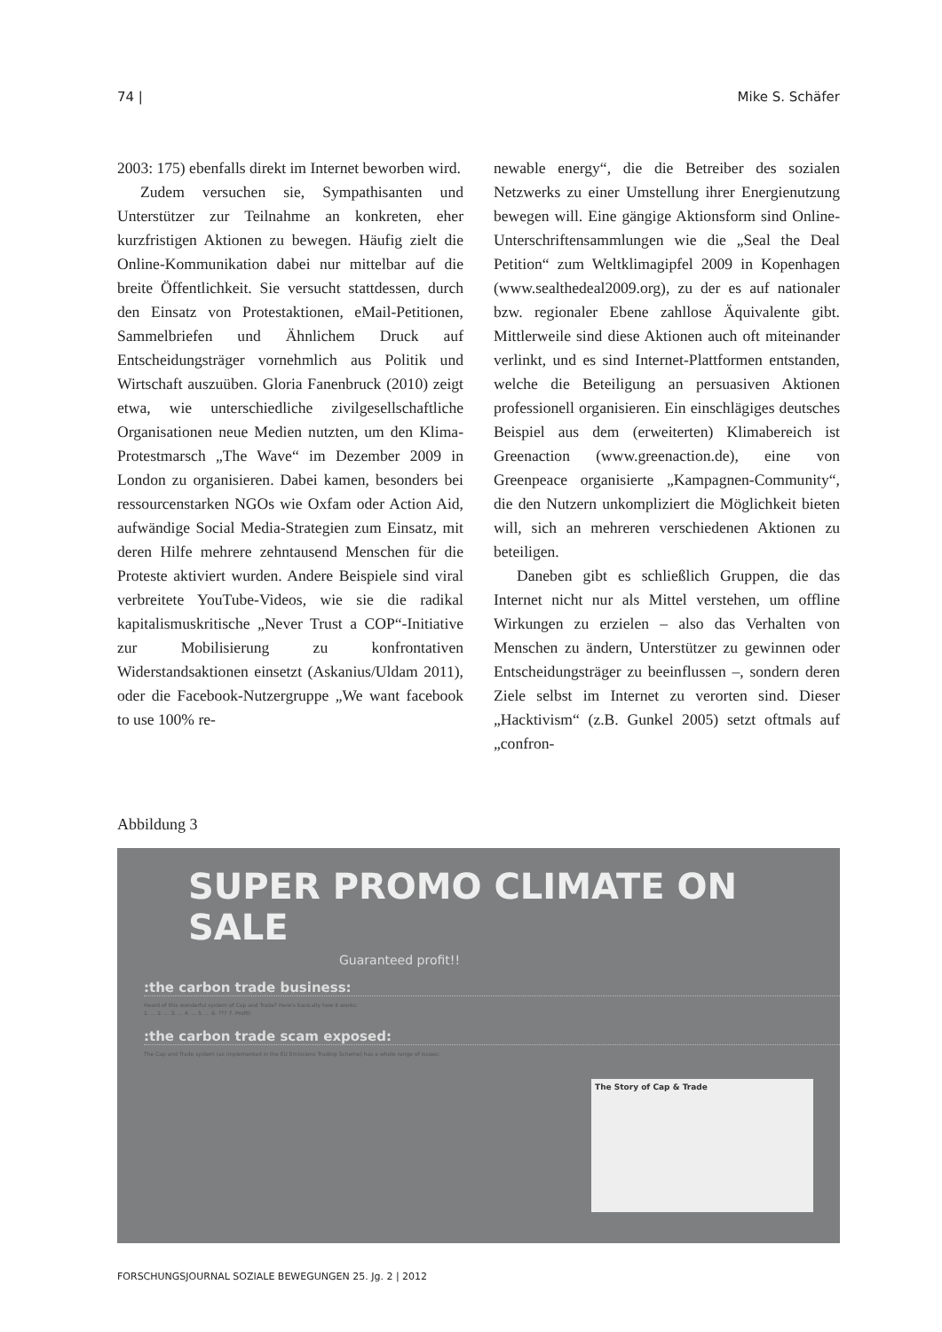74 | Mike S. Schäfer
2003: 175) ebenfalls direkt im Internet beworben wird.
Zudem versuchen sie, Sympathisanten und Unterstützer zur Teilnahme an konkreten, eher kurzfristigen Aktionen zu bewegen. Häufig zielt die Online-Kommunikation dabei nur mittelbar auf die breite Öffentlichkeit. Sie versucht stattdessen, durch den Einsatz von Protestaktionen, eMail-Petitionen, Sammelbriefen und Ähnlichem Druck auf Entscheidungsträger vornehmlich aus Politik und Wirtschaft auszuüben. Gloria Fanenbruck (2010) zeigt etwa, wie unterschiedliche zivilgesellschaftliche Organisationen neue Medien nutzten, um den Klima-Protestmarsch „The Wave“ im Dezember 2009 in London zu organisieren. Dabei kamen, besonders bei ressourcenstarken NGOs wie Oxfam oder Action Aid, aufwändige Social Media-Strategien zum Einsatz, mit deren Hilfe mehrere zehntausend Menschen für die Proteste aktiviert wurden. Andere Beispiele sind viral verbreitete YouTube-Videos, wie sie die radikal kapitalismuskritische „Never Trust a COP“-Initiative zur Mobilisierung zu konfrontativen Widerstandsaktionen einsetzt (Askanius/Uldam 2011), oder die Facebook-Nutzergruppe „We want facebook to use 100% re-
newable energy“, die die Betreiber des sozialen Netzwerks zu einer Umstellung ihrer Energienutzung bewegen will. Eine gängige Aktionsform sind Online-Unterschriftensammlungen wie die „Seal the Deal Petition“ zum Weltklimagipfel 2009 in Kopenhagen (www.sealthedeal2009.org), zu der es auf nationaler bzw. regionaler Ebene zahllose Äquivalente gibt. Mittlerweile sind diese Aktionen auch oft miteinander verlinkt, und es sind Internet-Plattformen entstanden, welche die Beteiligung an persuasiven Aktionen professionell organisieren. Ein einschlägiges deutsches Beispiel aus dem (erweiterten) Klimabereich ist Greenaction (www.greenaction.de), eine von Greenpeace organisierte „Kampagnen-Community“, die den Nutzern unkompliziert die Möglichkeit bieten will, sich an mehreren verschiedenen Aktionen zu beteiligen.
Daneben gibt es schließlich Gruppen, die das Internet nicht nur als Mittel verstehen, um offline Wirkungen zu erzielen – also das Verhalten von Menschen zu ändern, Unterstützer zu gewinnen oder Entscheidungsträger zu beeinflussen –, sondern deren Ziele selbst im Internet zu verorten sind. Dieser „Hacktivism“ (z.B. Gunkel 2005) setzt oftmals auf „confron-
Abbildung 3
SUPER PROMO CLIMATE ON SALE
Guaranteed profit!!
:the carbon trade business:
Heard of this wonderful system of Cap and Trade? Here's basically how it works:
1. ... 2. ... 3. ... 4. ... 5. ... 6. ??? 7. Profit!
:the carbon trade scam exposed:
The Cap and Trade system (as implemented in the EU Emissions Trading Scheme) has a whole range of issues:
The Story of Cap & Trade
FORSCHUNGSJOURNAL SOZIALE BEWEGUNGEN 25. Jg. 2 | 2012